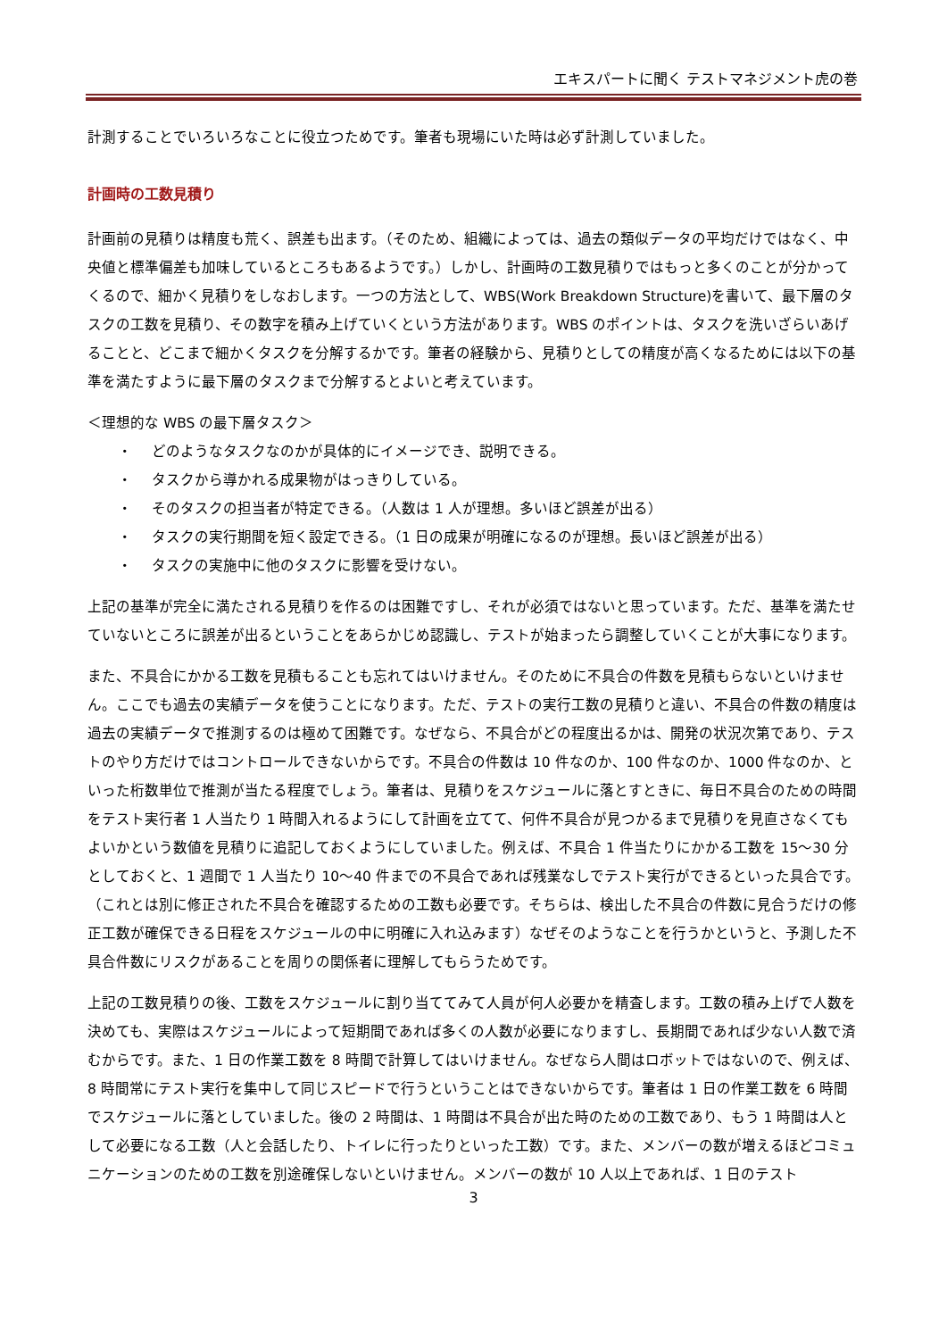エキスパートに聞く テストマネジメント虎の巻
計測することでいろいろなことに役立つためです。筆者も現場にいた時は必ず計測していました。
計画時の工数見積り
計画前の見積りは精度も荒く、誤差も出ます。（そのため、組織によっては、過去の類似データの平均だけではなく、中央値と標準偏差も加味しているところもあるようです。）しかし、計画時の工数見積りではもっと多くのことが分かってくるので、細かく見積りをしなおします。一つの方法として、WBS(Work Breakdown Structure)を書いて、最下層のタスクの工数を見積り、その数字を積み上げていくという方法があります。WBS のポイントは、タスクを洗いざらいあげることと、どこまで細かくタスクを分解するかです。筆者の経験から、見積りとしての精度が高くなるためには以下の基準を満たすように最下層のタスクまで分解するとよいと考えています。
＜理想的な WBS の最下層タスク＞
・ どのようなタスクなのかが具体的にイメージでき、説明できる。
・ タスクから導かれる成果物がはっきりしている。
・ そのタスクの担当者が特定できる。（人数は 1 人が理想。多いほど誤差が出る）
・ タスクの実行期間を短く設定できる。（1 日の成果が明確になるのが理想。長いほど誤差が出る）
・ タスクの実施中に他のタスクに影響を受けない。
上記の基準が完全に満たされる見積りを作るのは困難ですし、それが必須ではないと思っています。ただ、基準を満たせていないところに誤差が出るということをあらかじめ認識し、テストが始まったら調整していくことが大事になります。
また、不具合にかかる工数を見積もることも忘れてはいけません。そのために不具合の件数を見積もらないといけません。ここでも過去の実績データを使うことになります。ただ、テストの実行工数の見積りと違い、不具合の件数の精度は過去の実績データで推測するのは極めて困難です。なぜなら、不具合がどの程度出るかは、開発の状況次第であり、テストのやり方だけではコントロールできないからです。不具合の件数は 10 件なのか、100 件なのか、1000 件なのか、といった桁数単位で推測が当たる程度でしょう。筆者は、見積りをスケジュールに落とすときに、毎日不具合のための時間をテスト実行者 1 人当たり 1 時間入れるようにして計画を立てて、何件不具合が見つかるまで見積りを見直さなくてもよいかという数値を見積りに追記しておくようにしていました。例えば、不具合 1 件当たりにかかる工数を 15～30 分としておくと、1 週間で 1 人当たり 10～40 件までの不具合であれば残業なしでテスト実行ができるといった具合です。（これとは別に修正された不具合を確認するための工数も必要です。そちらは、検出した不具合の件数に見合うだけの修正工数が確保できる日程をスケジュールの中に明確に入れ込みます）なぜそのようなことを行うかというと、予測した不具合件数にリスクがあることを周りの関係者に理解してもらうためです。
上記の工数見積りの後、工数をスケジュールに割り当ててみて人員が何人必要かを精査します。工数の積み上げで人数を決めても、実際はスケジュールによって短期間であれば多くの人数が必要になりますし、長期間であれば少ない人数で済むからです。また、1 日の作業工数を 8 時間で計算してはいけません。なぜなら人間はロボットではないので、例えば、8 時間常にテスト実行を集中して同じスピードで行うということはできないからです。筆者は 1 日の作業工数を 6 時間でスケジュールに落としていました。後の 2 時間は、1 時間は不具合が出た時のための工数であり、もう 1 時間は人として必要になる工数（人と会話したり、トイレに行ったりといった工数）です。また、メンバーの数が増えるほどコミュニケーションのための工数を別途確保しないといけません。メンバーの数が 10 人以上であれば、1 日のテスト
3